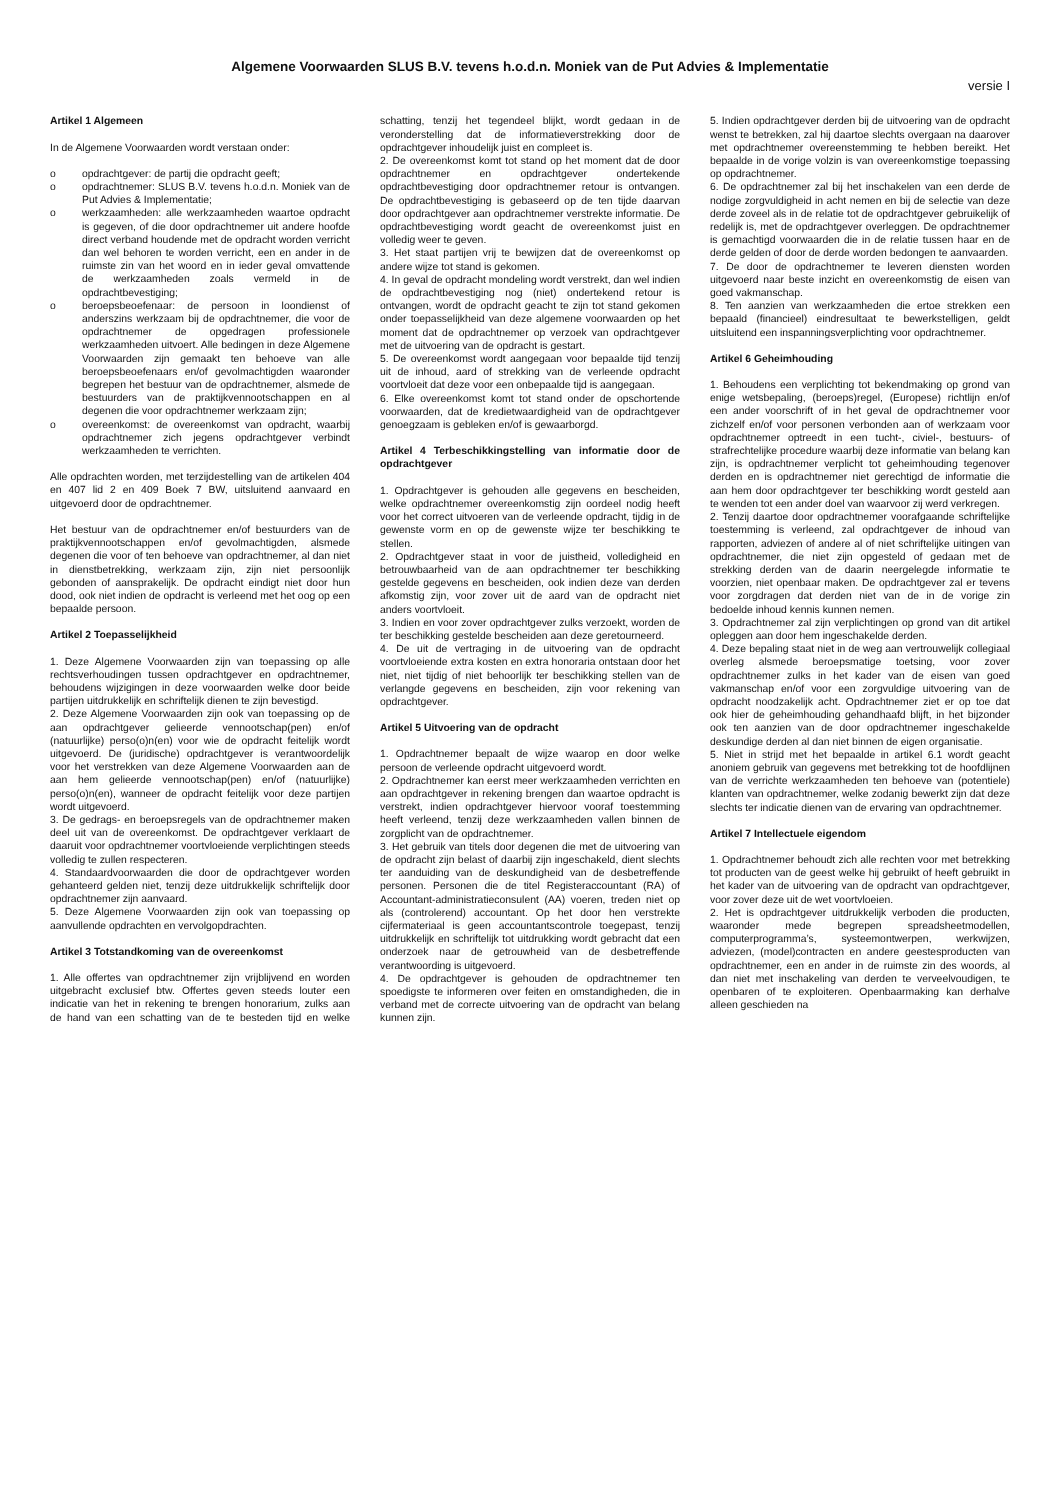Algemene Voorwaarden SLUS B.V. tevens h.o.d.n. Moniek van de Put Advies & Implementatie
versie I
Artikel 1 Algemeen
In de Algemene Voorwaarden wordt verstaan onder:
o opdrachtgever: de partij die opdracht geeft;
o opdrachtnemer: SLUS B.V. tevens h.o.d.n. Moniek van de Put Advies & Implementatie;
o werkzaamheden: alle werkzaamheden waartoe opdracht is gegeven, of die door opdrachtnemer uit andere hoofde direct verband houdende met de opdracht worden verricht dan wel behoren te worden verricht, een en ander in de ruimste zin van het woord en in ieder geval omvattende de werkzaamheden zoals vermeld in de opdrachtbevestiging;
o beroepsbeoefenaar: de persoon in loondienst of anderszins werkzaam bij de opdrachtnemer, die voor de opdrachtnemer de opgedragen professionele werkzaamheden uitvoert. Alle bedingen in deze Algemene Voorwaarden zijn gemaakt ten behoeve van alle beroepsbeoefenaars en/of gevolmachtigden waaronder begrepen het bestuur van de opdrachtnemer, alsmede de bestuurders van de praktijkvennootschappen en al degenen die voor opdrachtnemer werkzaam zijn;
o overeenkomst: de overeenkomst van opdracht, waarbij opdrachtnemer zich jegens opdrachtgever verbindt werkzaamheden te verrichten.
Alle opdrachten worden, met terzijdestelling van de artikelen 404 en 407 lid 2 en 409 Boek 7 BW, uitsluitend aanvaard en uitgevoerd door de opdrachtnemer.
Het bestuur van de opdrachtnemer en/of bestuurders van de praktijkvennootschappen en/of gevolmachtigden, alsmede degenen die voor of ten behoeve van opdrachtnemer, al dan niet in dienstbetrekking, werkzaam zijn, zijn niet persoonlijk gebonden of aansprakelijk. De opdracht eindigt niet door hun dood, ook niet indien de opdracht is verleend met het oog op een bepaalde persoon.
Artikel 2 Toepasselijkheid
1. Deze Algemene Voorwaarden zijn van toepassing op alle rechtsverhoudingen tussen opdrachtgever en opdrachtnemer, behoudens wijzigingen in deze voorwaarden welke door beide partijen uitdrukkelijk en schriftelijk dienen te zijn bevestigd.
2. Deze Algemene Voorwaarden zijn ook van toepassing op de aan opdrachtgever gelieerde vennootschap(pen) en/of (natuurlijke) perso(o)n(en) voor wie de opdracht feitelijk wordt uitgevoerd. De (juridische) opdrachtgever is verantwoordelijk voor het verstrekken van deze Algemene Voorwaarden aan de aan hem gelieerde vennootschap(pen) en/of (natuurlijke) perso(o)n(en), wanneer de opdracht feitelijk voor deze partijen wordt uitgevoerd.
3. De gedrags- en beroepsregels van de opdrachtnemer maken deel uit van de overeenkomst. De opdrachtgever verklaart de daaruit voor opdrachtnemer voortvloeiende verplichtingen steeds volledig te zullen respecteren.
4. Standaardvoorwaarden die door de opdrachtgever worden gehanteerd gelden niet, tenzij deze uitdrukkelijk schriftelijk door opdrachtnemer zijn aanvaard.
5. Deze Algemene Voorwaarden zijn ook van toepassing op aanvullende opdrachten en vervolgopdrachten.
Artikel 3 Totstandkoming van de overeenkomst
1. Alle offertes van opdrachtnemer zijn vrijblijvend en worden uitgebracht exclusief btw. Offertes geven steeds louter een indicatie van het in rekening te brengen honorarium, zulks aan de hand van een schatting van de te besteden tijd en welke schatting, tenzij het tegendeel blijkt, wordt gedaan in de veronderstelling dat de informatieverstrekking door de opdrachtgever inhoudelijk juist en compleet is.
2. De overeenkomst komt tot stand op het moment dat de door opdrachtnemer en opdrachtgever ondertekende opdrachtbevestiging door opdrachtnemer retour is ontvangen. De opdrachtbevestiging is gebaseerd op de ten tijde daarvan door opdrachtgever aan opdrachtnemer verstrekte informatie. De opdrachtbevestiging wordt geacht de overeenkomst juist en volledig weer te geven.
3. Het staat partijen vrij te bewijzen dat de overeenkomst op andere wijze tot stand is gekomen.
4. In geval de opdracht mondeling wordt verstrekt, dan wel indien de opdrachtbevestiging nog (niet) ondertekend retour is ontvangen, wordt de opdracht geacht te zijn tot stand gekomen onder toepasselijkheid van deze algemene voorwaarden op het moment dat de opdrachtnemer op verzoek van opdrachtgever met de uitvoering van de opdracht is gestart.
5. De overeenkomst wordt aangegaan voor bepaalde tijd tenzij uit de inhoud, aard of strekking van de verleende opdracht voortvloeit dat deze voor een onbepaalde tijd is aangegaan.
6. Elke overeenkomst komt tot stand onder de opschortende voorwaarden, dat de kredietwaardigheid van de opdrachtgever genoegzaam is gebleken en/of is gewaarborgd.
Artikel 4 Terbeschikkingstelling van informatie door de opdrachtgever
1. Opdrachtgever is gehouden alle gegevens en bescheiden, welke opdrachtnemer overeenkomstig zijn oordeel nodig heeft voor het correct uitvoeren van de verleende opdracht, tijdig in de gewenste vorm en op de gewenste wijze ter beschikking te stellen.
2. Opdrachtgever staat in voor de juistheid, volledigheid en betrouwbaarheid van de aan opdrachtnemer ter beschikking gestelde gegevens en bescheiden, ook indien deze van derden afkomstig zijn, voor zover uit de aard van de opdracht niet anders voortvloeit.
3. Indien en voor zover opdrachtgever zulks verzoekt, worden de ter beschikking gestelde bescheiden aan deze geretourneerd.
4. De uit de vertraging in de uitvoering van de opdracht voortvloeiende extra kosten en extra honoraria ontstaan door het niet, niet tijdig of niet behoorlijk ter beschikking stellen van de verlangde gegevens en bescheiden, zijn voor rekening van opdrachtgever.
Artikel 5 Uitvoering van de opdracht
1. Opdrachtnemer bepaalt de wijze waarop en door welke persoon de verleende opdracht uitgevoerd wordt.
2. Opdrachtnemer kan eerst meer werkzaamheden verrichten en aan opdrachtgever in rekening brengen dan waartoe opdracht is verstrekt, indien opdrachtgever hiervoor vooraf toestemming heeft verleend, tenzij deze werkzaamheden vallen binnen de zorgplicht van de opdrachtnemer.
3. Het gebruik van titels door degenen die met de uitvoering van de opdracht zijn belast of daarbij zijn ingeschakeld, dient slechts ter aanduiding van de deskundigheid van de desbetreffende personen. Personen die de titel Registeraccountant (RA) of Accountant-administratieconsulent (AA) voeren, treden niet op als (controlerend) accountant. Op het door hen verstrekte cijfermateriaal is geen accountantscontrole toegepast, tenzij uitdrukkelijk en schriftelijk tot uitdrukking wordt gebracht dat een onderzoek naar de getrouwheid van de desbetreffende verantwoording is uitgevoerd.
4. De opdrachtgever is gehouden de opdrachtnemer ten spoedigste te informeren over feiten en omstandigheden, die in verband met de correcte uitvoering van de opdracht van belang kunnen zijn.
5. Indien opdrachtgever derden bij de uitvoering van de opdracht wenst te betrekken, zal hij daartoe slechts overgaan na daarover met opdrachtnemer overeenstemming te hebben bereikt. Het bepaalde in de vorige volzin is van overeenkomstige toepassing op opdrachtnemer.
6. De opdrachtnemer zal bij het inschakelen van een derde de nodige zorgvuldigheid in acht nemen en bij de selectie van deze derde zoveel als in de relatie tot de opdrachtgever gebruikelijk of redelijk is, met de opdrachtgever overleggen. De opdrachtnemer is gemachtigd voorwaarden die in de relatie tussen haar en de derde gelden of door de derde worden bedongen te aanvaarden.
7. De door de opdrachtnemer te leveren diensten worden uitgevoerd naar beste inzicht en overeenkomstig de eisen van goed vakmanschap.
8. Ten aanzien van werkzaamheden die ertoe strekken een bepaald (financieel) eindresultaat te bewerkstelligen, geldt uitsluitend een inspanningsverplichting voor opdrachtnemer.
Artikel 6 Geheimhouding
1. Behoudens een verplichting tot bekendmaking op grond van enige wetsbepaling, (beroeps)regel, (Europese) richtlijn en/of een ander voorschrift of in het geval de opdrachtnemer voor zichzelf en/of voor personen verbonden aan of werkzaam voor opdrachtnemer optreedt in een tucht-, civiel-, bestuurs- of strafrechtelijke procedure waarbij deze informatie van belang kan zijn, is opdrachtnemer verplicht tot geheimhouding tegenover derden en is opdrachtnemer niet gerechtigd de informatie die aan hem door opdrachtgever ter beschikking wordt gesteld aan te wenden tot een ander doel van waarvoor zij werd verkregen.
2. Tenzij daartoe door opdrachtnemer voorafgaande schriftelijke toestemming is verleend, zal opdrachtgever de inhoud van rapporten, adviezen of andere al of niet schriftelijke uitingen van opdrachtnemer, die niet zijn opgesteld of gedaan met de strekking derden van de daarin neergelegde informatie te voorzien, niet openbaar maken. De opdrachtgever zal er tevens voor zorgdragen dat derden niet van de in de vorige zin bedoelde inhoud kennis kunnen nemen.
3. Opdrachtnemer zal zijn verplichtingen op grond van dit artikel opleggen aan door hem ingeschakelde derden.
4. Deze bepaling staat niet in de weg aan vertrouwelijk collegiaal overleg alsmede beroepsmatige toetsing, voor zover opdrachtnemer zulks in het kader van de eisen van goed vakmanschap en/of voor een zorgvuldige uitvoering van de opdracht noodzakelijk acht. Opdrachtnemer ziet er op toe dat ook hier de geheimhouding gehandhaafd blijft, in het bijzonder ook ten aanzien van de door opdrachtnemer ingeschakelde deskundige derden al dan niet binnen de eigen organisatie.
5. Niet in strijd met het bepaalde in artikel 6.1 wordt geacht anoniem gebruik van gegevens met betrekking tot de hoofdlijnen van de verrichte werkzaamheden ten behoeve van (potentiele) klanten van opdrachtnemer, welke zodanig bewerkt zijn dat deze slechts ter indicatie dienen van de ervaring van opdrachtnemer.
Artikel 7 Intellectuele eigendom
1. Opdrachtnemer behoudt zich alle rechten voor met betrekking tot producten van de geest welke hij gebruikt of heeft gebruikt in het kader van de uitvoering van de opdracht van opdrachtgever, voor zover deze uit de wet voortvloeien.
2. Het is opdrachtgever uitdrukkelijk verboden die producten, waaronder mede begrepen spreadsheetmodellen, computerprogramma’s, systeemontwerpen, werkwijzen, adviezen, (model)contracten en andere geestesproducten van opdrachtnemer, een en ander in de ruimste zin des woords, al dan niet met inschakeling van derden te verveelvoudigen, te openbaren of te exploiteren. Openbaarmaking kan derhalve alleen geschieden na